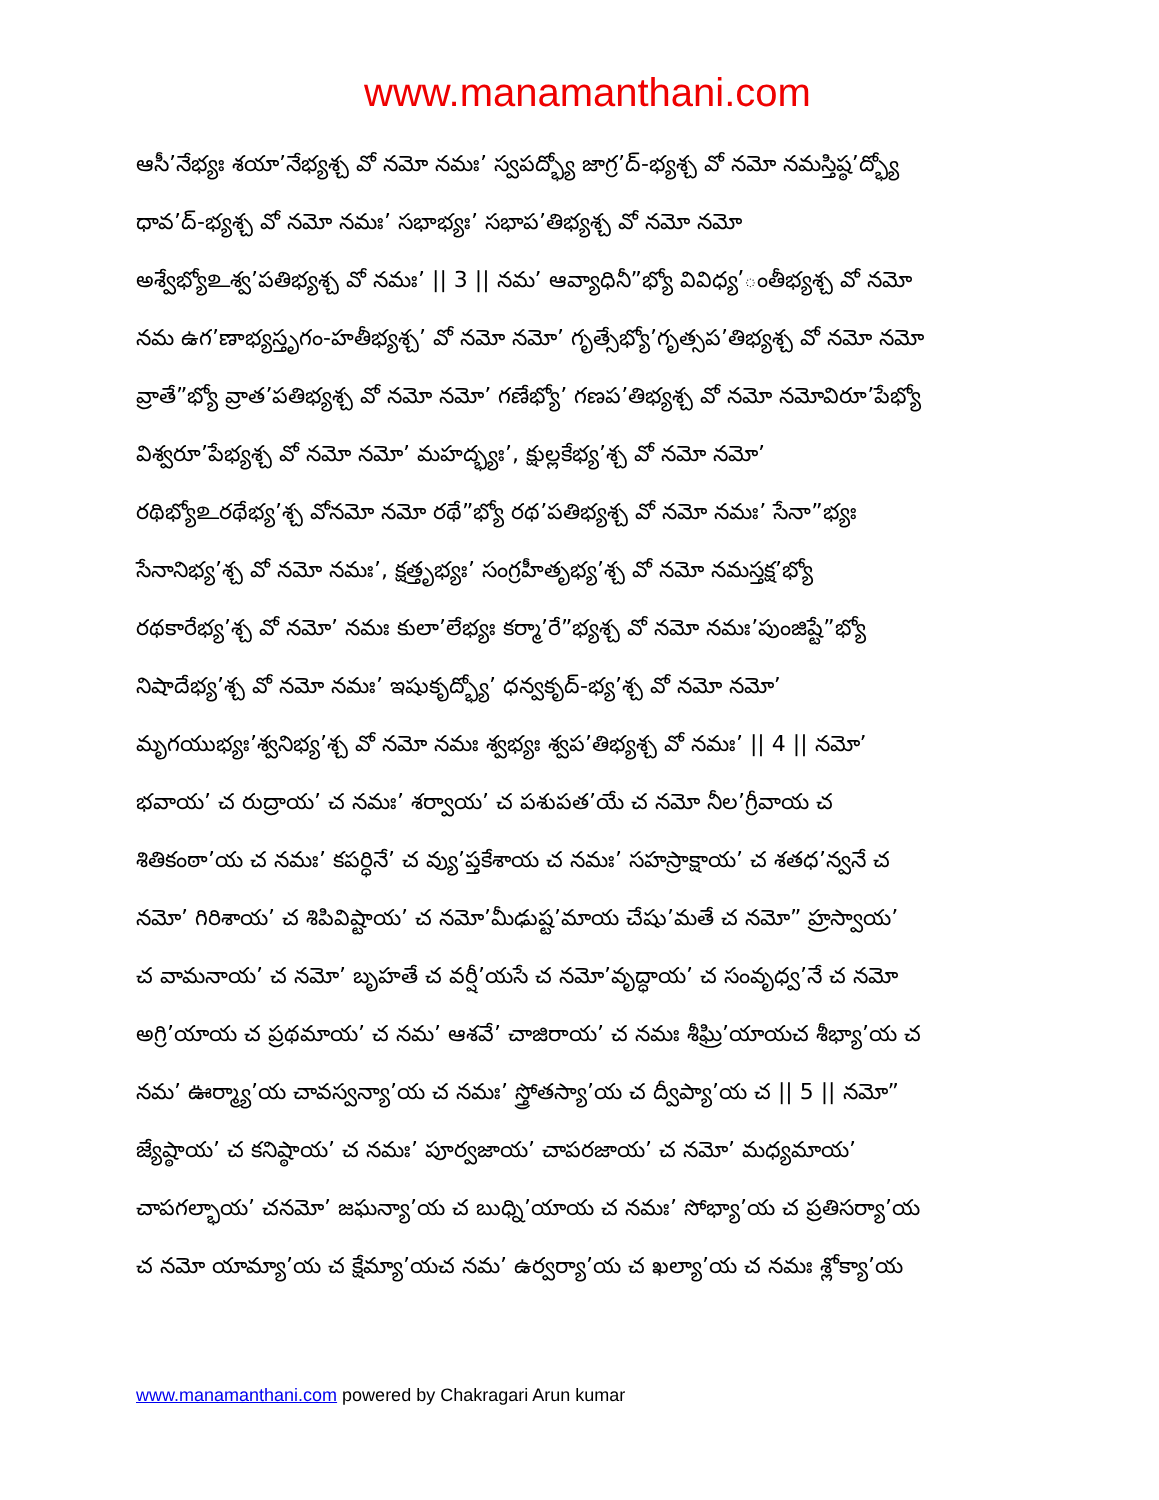www.manamanthani.com
ఆసీ’నేభ్యః శయా’నేభ్యశ్చ వో నమో నమః’ స్వపద్భ్యో జాగ్ర’ద్-భ్యశ్చ వో నమో నమస్తిష్ఠ’ద్భ్యో
ధావ’ద్-భ్యశ్చ వో నమో నమః’ సభాభ్యః’ సభాప’తిభ్యశ్చ వో నమో నమో
అశ్వేభ్యోஉశ్వ’పతిభ్యశ్చ వో నమః’ || 3 || నమ’ ఆవ్యాధినీ”భ్యో వివిధ్య’ంతీభ్యశ్చ వో నమో
నమ ఉగ’ణాభ్యస్తృగం-హతీభ్యశ్చ’ వో నమో నమో’ గృత్సేభ్యో’గృత్సప’తిభ్యశ్చ వో నమో నమో
వ్రాతే”భ్యో వ్రాత’పతిభ్యశ్చ వో నమో నమో’ గణేభ్యో’ గణప’తిభ్యశ్చ వో నమో నమోవిరూ’పేభ్యో
విశ్వరూ’పేభ్యశ్చ వో నమో నమో’ మహద్భ్యః’, క్షుల్లకేభ్య’శ్చ వో నమో నమో’
రథిభ్యోஉరథేభ్య’శ్చ వోనమో నమో రథే”భ్యో రథ’పతిభ్యశ్చ వో నమో నమః’ సేనా”భ్యః
సేనానిభ్య’శ్చ వో నమో నమః’, క్షత్తృభ్యః’ సంగ్రహీతృభ్య’శ్చ వో నమో నమస్తక్ష’భ్యో
రథకారేభ్య’శ్చ వో నమో’ నమః కులా’లేభ్యః కర్మా’రే”భ్యశ్చ వో నమో నమః’పుంజిష్టే”భ్యో
నిషాదేభ్య’శ్చ వో నమో నమః’ ఇషుకృద్భ్యో’ ధన్వకృద్-భ్య’శ్చ వో నమో నమో’
మృగయుభ్యః’శ్వనిభ్య’శ్చ వో నమో నమః శ్వభ్యః శ్వప’తిభ్యశ్చ వో నమః’ || 4 || నమో’
భవాయ’ చ రుద్రాయ’ చ నమః’ శర్వాయ’ చ పశుపత’యే చ నమో నీల’గ్రీవాయ చ
శితికంఠా’య చ నమః’ కపర్ధినే’ చ వ్యు’ప్తకేశాయ చ నమః’ సహస్రాక్షాయ’ చ శతధ’న్వనే చ
నమో’ గిరిశాయ’ చ శిపివిష్టాయ’ చ నమో’మీఢుష్ట’మాయ చేషు’మతే చ నమో” హ్రస్వాయ’
చ వామనాయ’ చ నమో’ బృహతే చ వర్షీ’యసే చ నమో’వృద్ధాయ’ చ సంవృధ్వ’నే చ నమో
అగ్రి’యాయ చ ప్రథమాయ’ చ నమ’ ఆశవే’ చాజిరాయ’ చ నమః శీఘ్రి’యాయచ శీభ్యా’య చ
నమ’ ఊర్మ్యా’య చావస్వన్యా’య చ నమః’ స్త్రోతస్యా’య చ ద్వీప్యా’య చ || 5 || నమో”
జ్యేష్ఠాయ’ చ కనిష్ఠాయ’ చ నమః’ పూర్వజాయ’ చాపరజాయ’ చ నమో’ మధ్యమాయ’
చాపగల్భాయ’ చనమో’ జఘన్యా’య చ బుధ్ని’యాయ చ నమః’ సోభ్యా’య చ ప్రతిసర్యా’య
చ నమో యామ్యా’య చ క్షేమ్యా’యచ నమ’ ఉర్వర్యా’య చ ఖల్యా’య చ నమః శ్లోక్యా’య
www.manamanthani.com powered by Chakragari Arun kumar